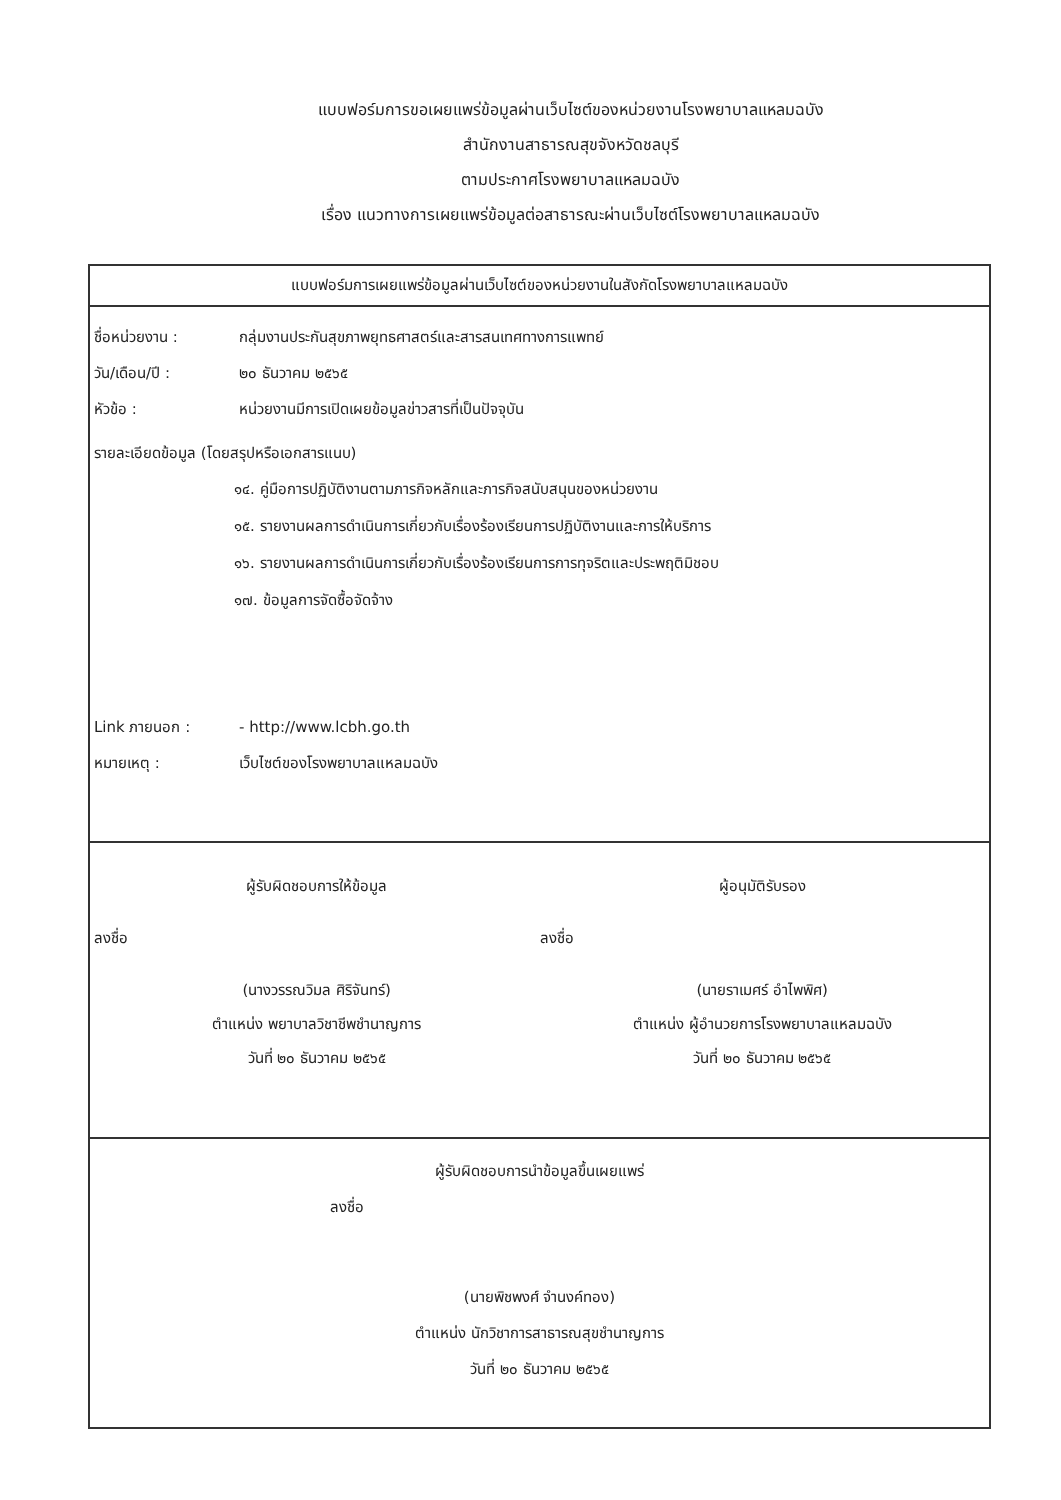แบบฟอร์มการขอเผยแพร่ข้อมูลผ่านเว็บไซต์ของหน่วยงานโรงพยาบาลแหลมฉบัง
สำนักงานสาธารณสุขจังหวัดชลบุรี
ตามประกาศโรงพยาบาลแหลมฉบัง
เรื่อง แนวทางการเผยแพร่ข้อมูลต่อสาธารณะผ่านเว็บไซต์โรงพยาบาลแหลมฉบัง
แบบฟอร์มการเผยแพร่ข้อมูลผ่านเว็บไซต์ของหน่วยงานในสังกัดโรงพยาบาลแหลมฉบัง
ชื่อหน่วยงาน : กลุ่มงานประกันสุขภาพยุทธศาสตร์และสารสนเทศทางการแพทย์
วัน/เดือน/ปี : ๒๐ ธันวาคม ๒๕๖๕
หัวข้อ : หน่วยงานมีการเปิดเผยข้อมูลข่าวสารที่เป็นปัจจุบัน
รายละเอียดข้อมูล (โดยสรุปหรือเอกสารแนบ)
๑๔. คู่มือการปฏิบัติงานตามภารกิจหลักและภารกิจสนับสนุนของหน่วยงาน
๑๕. รายงานผลการดำเนินการเกี่ยวกับเรื่องร้องเรียนการปฏิบัติงานและการให้บริการ
๑๖. รายงานผลการดำเนินการเกี่ยวกับเรื่องร้องเรียนการการทุจริตและประพฤติมิชอบ
๑๗. ข้อมูลการจัดซื้อจัดจ้าง
Link ภายนอก : - http://www.lcbh.go.th
หมายเหตุ : เว็บไซต์ของโรงพยาบาลแหลมฉบัง
ผู้รับผิดชอบการให้ข้อมูล
ลงชื่อ
(นางวรรณวิมล ศิริจันทร์)
ตำแหน่ง พยาบาลวิชาชีพชำนาญการ
วันที่ ๒๐ ธันวาคม ๒๕๖๕
ผู้อนุมัติรับรอง
ลงชื่อ
(นายราเมศร์ อำไพพิศ)
ตำแหน่ง ผู้อำนวยการโรงพยาบาลแหลมฉบัง
วันที่ ๒๐ ธันวาคม ๒๕๖๕
ผู้รับผิดชอบการนำข้อมูลขึ้นเผยแพร่
ลงชื่อ
(นายพิชพงศ์ จำนงค์ทอง)
ตำแหน่ง นักวิชาการสาธารณสุขชำนาญการ
วันที่ ๒๐ ธันวาคม ๒๕๖๕